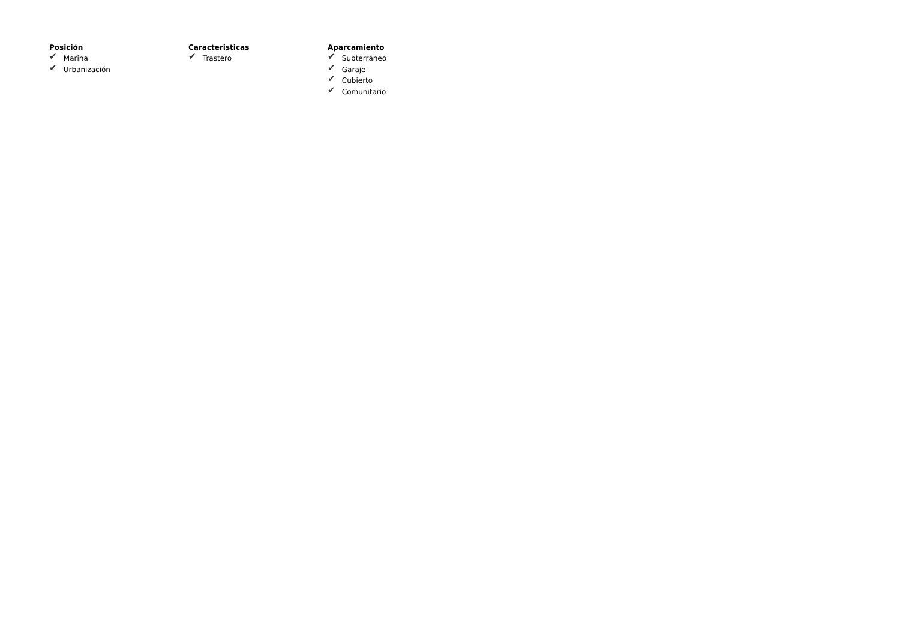Posición
✔ Marina
✔ Urbanización
Caracteristicas
✔ Trastero
Aparcamiento
✔ Subterráneo
✔ Garaje
✔ Cubierto
✔ Comunitario